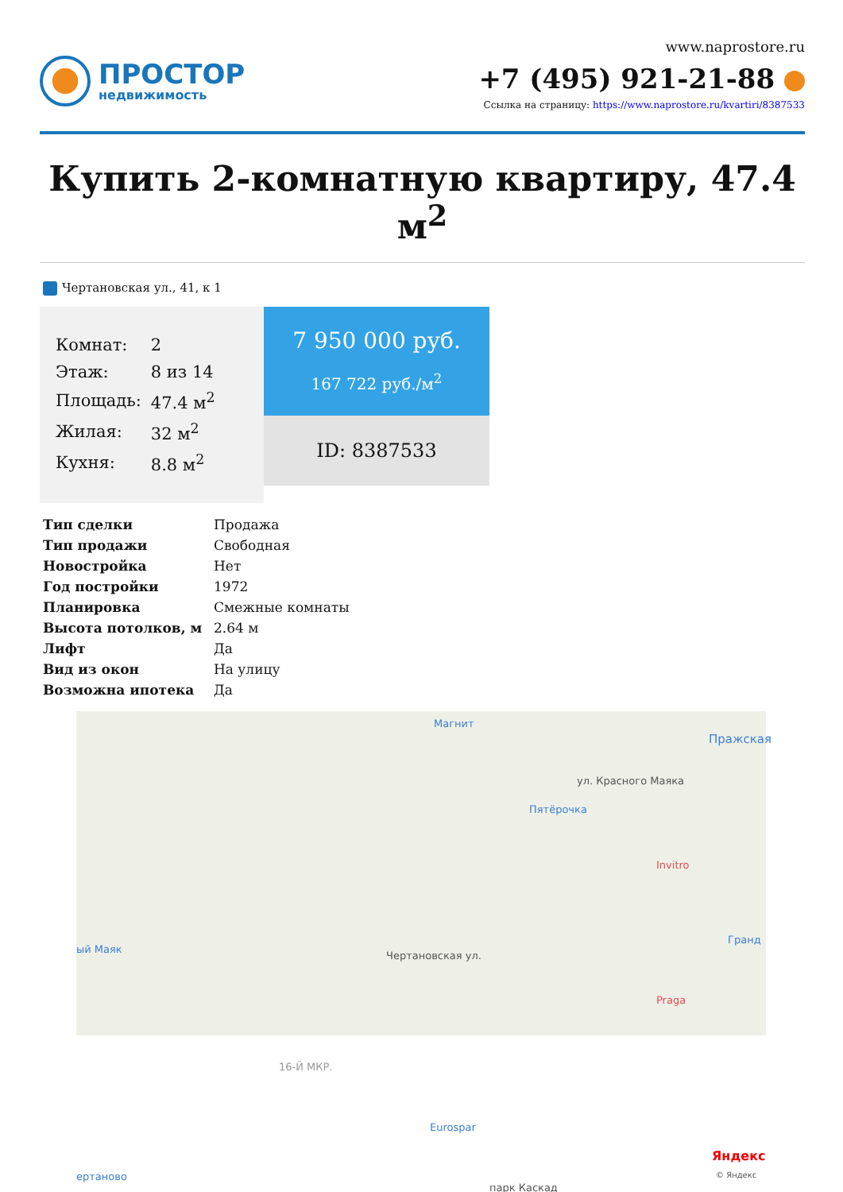ПРОСТОР
недвижимость
www.naprostore.ru
+7 (495) 921-21-88
Ссылка на страницу: https://www.naprostore.ru/kvartiri/8387533
Купить 2-комнатную квартиру, 47.4 м<sup>2</sup>
Чертановская ул., 41, к 1
| Комнат: | 2 |
| Этаж: | 8 из 14 |
| Площадь: | 47.4 м<sup>2</sup> |
| Жилая: | 32 м<sup>2</sup> |
| Кухня: | 8.8 м<sup>2</sup> |
7 950 000 руб.
167 722 руб./м<sup>2</sup>
ID: 8387533
| Тип сделки | Продажа |
| Тип продажи | Свободная |
| Новостройка | Нет |
| Год постройки | 1972 |
| Планировка | Смежные комнаты |
| Высота потолков, м | 2.64 м |
| Лифт | Да |
| Вид из окон | На улицу |
| Возможна ипотека | Да |
Магнит
Пражская
ул. Красного Маяка
Пятёрочка
Invitro
Гранд
ый Маяк
Praga
16-Й МКР.
Чертановская ул.
Eurospar
парк Каскад
ертаново
Яндекс
© Яндекс